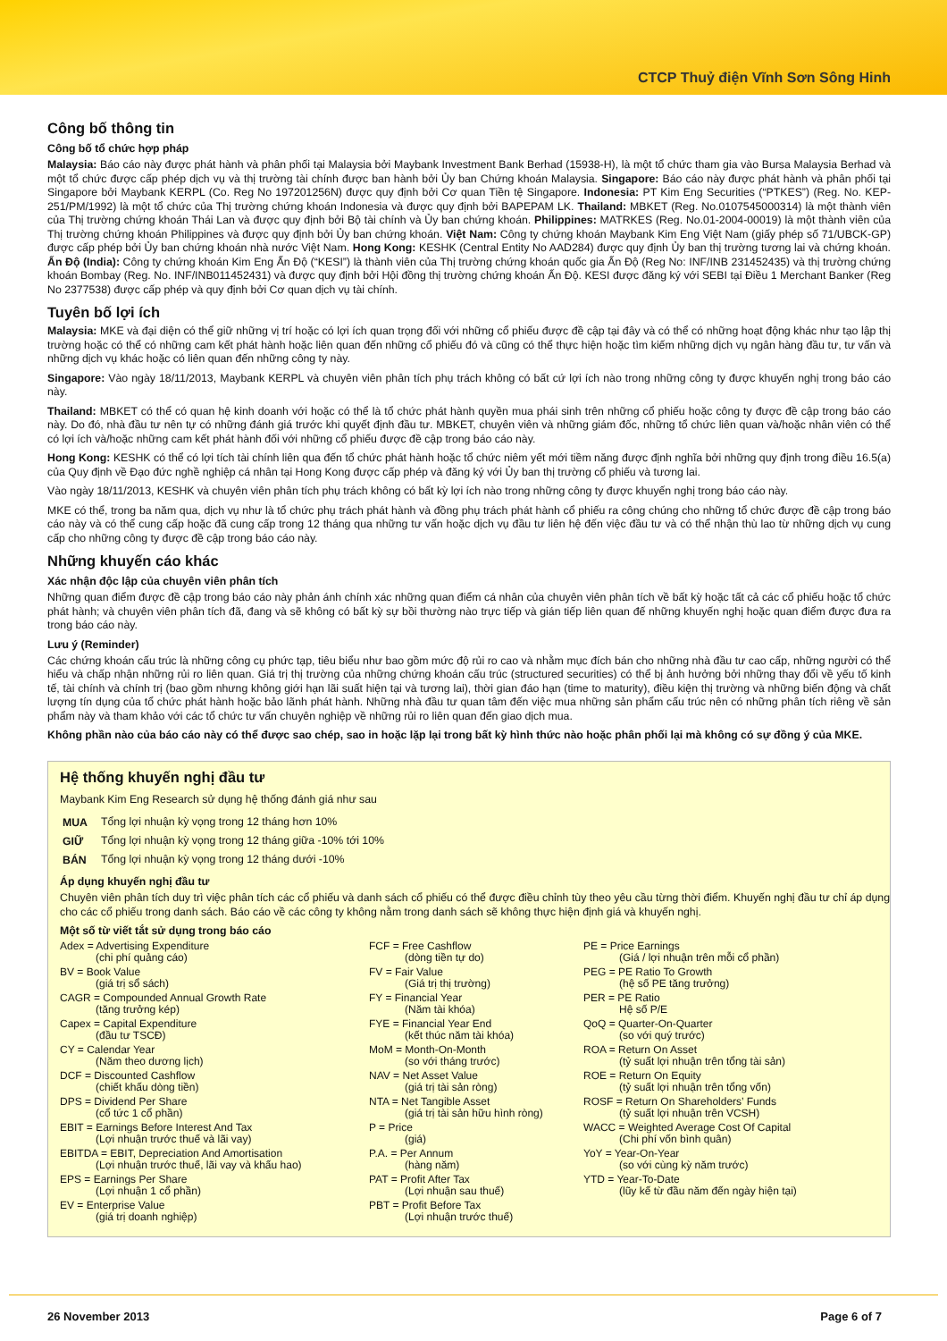CTCP Thuỷ điện Vĩnh Sơn Sông Hinh
Công bố thông tin
Công bố tổ chức hợp pháp
Malaysia: Báo cáo này được phát hành và phân phối tại Malaysia bởi Maybank Investment Bank Berhad (15938-H), là một tổ chức tham gia vào Bursa Malaysia Berhad và một tổ chức được cấp phép dịch vụ và thị trường tài chính được ban hành bởi Ủy ban Chứng khoán Malaysia. Singapore: Báo cáo này được phát hành và phân phối tại Singapore bởi Maybank KERPL (Co. Reg No 197201256N) được quy định bởi Cơ quan Tiền tệ Singapore. Indonesia: PT Kim Eng Securities (“PTKES”) (Reg. No. KEP-251/PM/1992) là một tổ chức của Thị trường chứng khoán Indonesia và được quy định bởi BAPEPAM LK. Thailand: MBKET (Reg. No.0107545000314) là một thành viên của Thị trường chứng khoán Thái Lan và được quy định bởi Bộ tài chính và Ủy ban chứng khoán. Philippines: MATRKES (Reg. No.01-2004-00019) là một thành viên của Thị trường chứng khoán Philippines và được quy định bởi Ủy ban chứng khoán. Việt Nam: Công ty chứng khoán Maybank Kim Eng Việt Nam (giấy phép số 71/UBCK-GP) được cấp phép bởi Ủy ban chứng khoán nhà nước Việt Nam. Hong Kong: KESHK (Central Entity No AAD284) được quy định Ủy ban thị trường tương lai và chứng khoán. Ấn Độ (India): Công ty chứng khoán Kim Eng Ấn Độ (“KESI”) là thành viên của Thị trường chứng khoán quốc gia Ấn Độ (Reg No: INF/INB 231452435) và thị trường chứng khoán Bombay (Reg. No. INF/INB011452431) và được quy định bởi Hội đồng thị trường chứng khoán Ấn Độ. KESI được đăng ký với SEBI tại Điều 1 Merchant Banker (Reg No 2377538) được cấp phép và quy định bởi Cơ quan dịch vụ tài chính.
Tuyên bố lợi ích
Malaysia: MKE và đại diện có thể giữ những vị trí hoặc có lợi ích quan trọng đối với những cổ phiếu được đề cập tại đây và có thể có những hoạt động khác như tạo lập thị trường hoặc có thể có những cam kết phát hành hoặc liên quan đến những cổ phiếu đó và cũng có thể thực hiện hoặc tìm kiếm những dịch vụ ngân hàng đầu tư, tư vấn và những dịch vụ khác hoặc có liên quan đến những công ty này.
Singapore: Vào ngày 18/11/2013, Maybank KERPL và chuyên viên phân tích phụ trách không có bất cứ lợi ích nào trong những công ty được khuyến nghị trong báo cáo này.
Thailand: MBKET có thể có quan hệ kinh doanh với hoặc có thể là tổ chức phát hành quyền mua phái sinh trên những cổ phiếu hoặc công ty được đề cập trong báo cáo này. Do đó, nhà đầu tư nên tự có những đánh giá trước khi quyết định đầu tư. MBKET, chuyên viên và những giám đốc, những tổ chức liên quan và/hoặc nhân viên có thể có lợi ích và/hoặc những cam kết phát hành đối với những cổ phiếu được đề cập trong báo cáo này.
Hong Kong: KESHK có thể có lợi tích tài chính liên qua đến tổ chức phát hành hoặc tổ chức niêm yết mới tiềm năng được định nghĩa bởi những quy định trong điều 16.5(a) của Quy định về Đạo đức nghề nghiệp cá nhân tại Hong Kong được cấp phép và đăng ký với Ủy ban thị trường cổ phiếu và tương lai.
Vào ngày 18/11/2013, KESHK và chuyên viên phân tích phụ trách không có bất kỳ lợi ích nào trong những công ty được khuyến nghị trong báo cáo này.
MKE có thể, trong ba năm qua, dịch vụ như là tổ chức phụ trách phát hành và đồng phụ trách phát hành cổ phiếu ra công chúng cho những tổ chức được đề cập trong báo cáo này và có thể cung cấp hoặc đã cung cấp trong 12 tháng qua những tư vấn hoặc dịch vụ đầu tư liên hệ đến việc đầu tư và có thể nhận thù lao từ những dịch vụ cung cấp cho những công ty được đề cập trong báo cáo này.
Những khuyến cáo khác
Xác nhận độc lập của chuyên viên phân tích
Những quan điểm được đề cập trong báo cáo này phản ánh chính xác những quan điểm cá nhân của chuyên viên phân tích về bất kỳ hoặc tất cả các cổ phiếu hoặc tổ chức phát hành; và chuyên viên phân tích đã, đang và sẽ không có bất kỳ sự bồi thường nào trực tiếp và gián tiếp liên quan đế những khuyến nghị hoặc quan điểm được đưa ra trong báo cáo này.
Lưu ý (Reminder)
Các chứng khoán cấu trúc là những công cụ phức tạp, tiêu biểu như bao gồm mức độ rủi ro cao và nhằm mục đích bán cho những nhà đầu tư cao cấp, những người có thể hiểu và chấp nhận những rủi ro liên quan. Giá trị thị trường của những chứng khoán cấu trúc (structured securities) có thể bị ảnh hưởng bởi những thay đổi về yếu tố kinh tế, tài chính và chính trị (bao gồm nhưng không giới hạn lãi suất hiện tại và tương lai), thời gian đáo hạn (time to maturity), điều kiện thị trường và những biến động và chất lượng tín dụng của tổ chức phát hành hoặc bảo lãnh phát hành. Những nhà đầu tư quan tâm đến việc mua những sản phẩm cấu trúc nên có những phân tích riêng về sản phẩm này và tham khảo với các tổ chức tư vấn chuyên nghiệp về những rủi ro liên quan đến giao dịch mua.
Không phần nào của báo cáo này có thể được sao chép, sao in hoặc lặp lại trong bất kỳ hình thức nào hoặc phân phối lại mà không có sự đồng ý của MKE.
Hệ thống khuyến nghị đầu tư
Maybank Kim Eng Research sử dụng hệ thống đánh giá như sau
| MUA | Tổng lợi nhuận kỳ vọng trong 12 tháng hơn 10% |
| GIỮ | Tổng lợi nhuận kỳ vọng trong 12 tháng giữa -10% tới 10% |
| BÁN | Tổng lợi nhuận kỳ vọng trong 12 tháng dưới -10% |
Áp dụng khuyến nghị đầu tư
Chuyên viên phân tích duy trì việc phân tích các cổ phiếu và danh sách cổ phiếu có thể được điều chỉnh tùy theo yêu cầu từng thời điểm. Khuyến nghị đầu tư chỉ áp dụng cho các cổ phiếu trong danh sách. Báo cáo về các công ty không nằm trong danh sách sẽ không thực hiện định giá và khuyến nghị.
Một số từ viết tắt sử dụng trong báo cáo
Adex = Advertising Expenditure
(chi phí quảng cáo)
BV = Book Value
(giá trị sổ sách)
CAGR = Compounded Annual Growth Rate
(tăng trưởng kép)
Capex = Capital Expenditure
(đầu tư TSCĐ)
CY = Calendar Year
(Năm theo dương lịch)
DCF = Discounted Cashflow
(chiết khấu dòng tiền)
DPS = Dividend Per Share
(cổ tức 1 cổ phần)
EBIT = Earnings Before Interest And Tax
(Lợi nhuận trước thuế và lãi vay)
EBITDA = EBIT, Depreciation And Amortisation
(Lợi nhuận trước thuế, lãi vay và khấu hao)
EPS = Earnings Per Share
(Lợi nhuận 1 cổ phần)
EV = Enterprise Value
(giá trị doanh nghiệp)
FCF = Free Cashflow
(dòng tiền tự do)
FV = Fair Value
(Giá trị thị trường)
FY = Financial Year
(Năm tài khóa)
FYE = Financial Year End
(kết thúc năm tài khóa)
MoM = Month-On-Month
(so với tháng trước)
NAV = Net Asset Value
(giá trị tài sản ròng)
NTA = Net Tangible Asset
(giá trị tài sản hữu hình ròng)
P = Price
(giá)
P.A. = Per Annum
(hàng năm)
PAT = Profit After Tax
(Lợi nhuận sau thuế)
PBT = Profit Before Tax
(Lợi nhuận trước thuế)
PE = Price Earnings
(Giá / lợi nhuận trên mỗi cổ phần)
PEG = PE Ratio To Growth
(hệ số PE tăng trưởng)
PER = PE Ratio
Hệ số P/E
QoQ = Quarter-On-Quarter
(so với quý trước)
ROA = Return On Asset
(tỷ suất lợi nhuận trên tổng tài sản)
ROE = Return On Equity
(tỷ suất lợi nhuận trên tổng vốn)
ROSF = Return On Shareholders’ Funds
(tỷ suất lợi nhuận trên VCSH)
WACC = Weighted Average Cost Of Capital
(Chi phí vốn bình quân)
YoY = Year-On-Year
(so với cùng kỳ năm trước)
YTD = Year-To-Date
(lũy kế từ đầu năm đến ngày hiện tại)
26 November 2013 Page 6 of 7